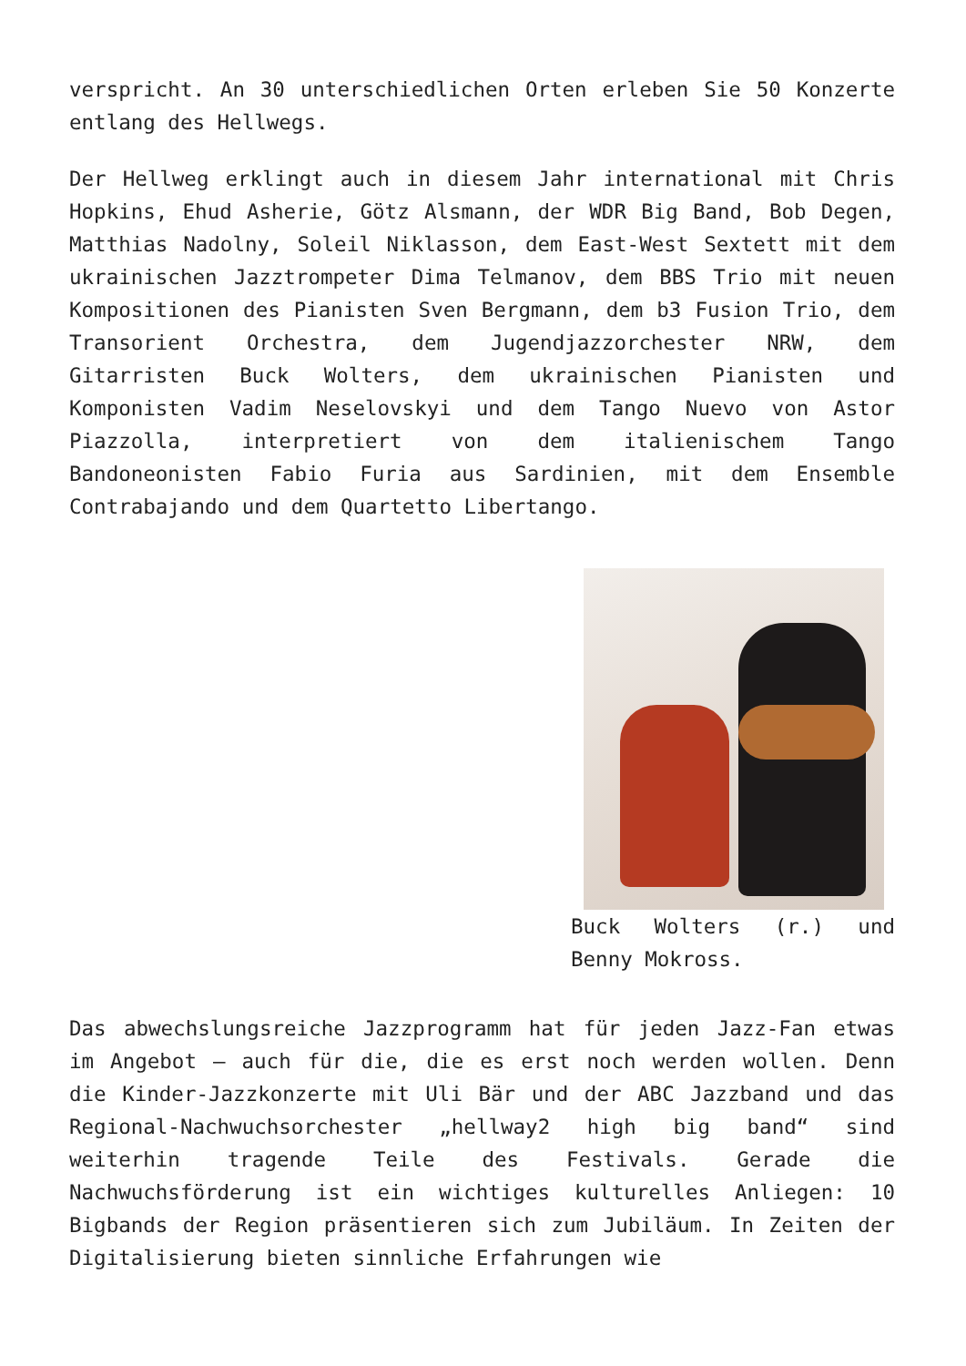verspricht. An 30 unterschiedlichen Orten erleben Sie 50 Konzerte entlang des Hellwegs.
Der Hellweg erklingt auch in diesem Jahr international mit Chris Hopkins, Ehud Asherie, Götz Alsmann, der WDR Big Band, Bob Degen, Matthias Nadolny, Soleil Niklasson, dem East-West Sextett mit dem ukrainischen Jazztrompeter Dima Telmanov, dem BBS Trio mit neuen Kompositionen des Pianisten Sven Bergmann, dem b3 Fusion Trio, dem Transorient Orchestra, dem Jugendjazzorchester NRW, dem Gitarristen Buck Wolters, dem ukrainischen Pianisten und Komponisten Vadim Neselovskyi und dem Tango Nuevo von Astor Piazzolla, interpretiert von dem italienischem Tango Bandoneonisten Fabio Furia aus Sardinien, mit dem Ensemble Contrabajando und dem Quartetto Libertango.
Buck Wolters (r.) und Benny Mokross.
Das abwechslungsreiche Jazzprogramm hat für jeden Jazz-Fan etwas im Angebot – auch für die, die es erst noch werden wollen. Denn die Kinder-Jazzkonzerte mit Uli Bär und der ABC Jazzband und das Regional-Nachwuchsorchester „hellway2 high big band“ sind weiterhin tragende Teile des Festivals. Gerade die Nachwuchsförderung ist ein wichtiges kulturelles Anliegen: 10 Bigbands der Region präsentieren sich zum Jubiläum. In Zeiten der Digitalisierung bieten sinnliche Erfahrungen wie